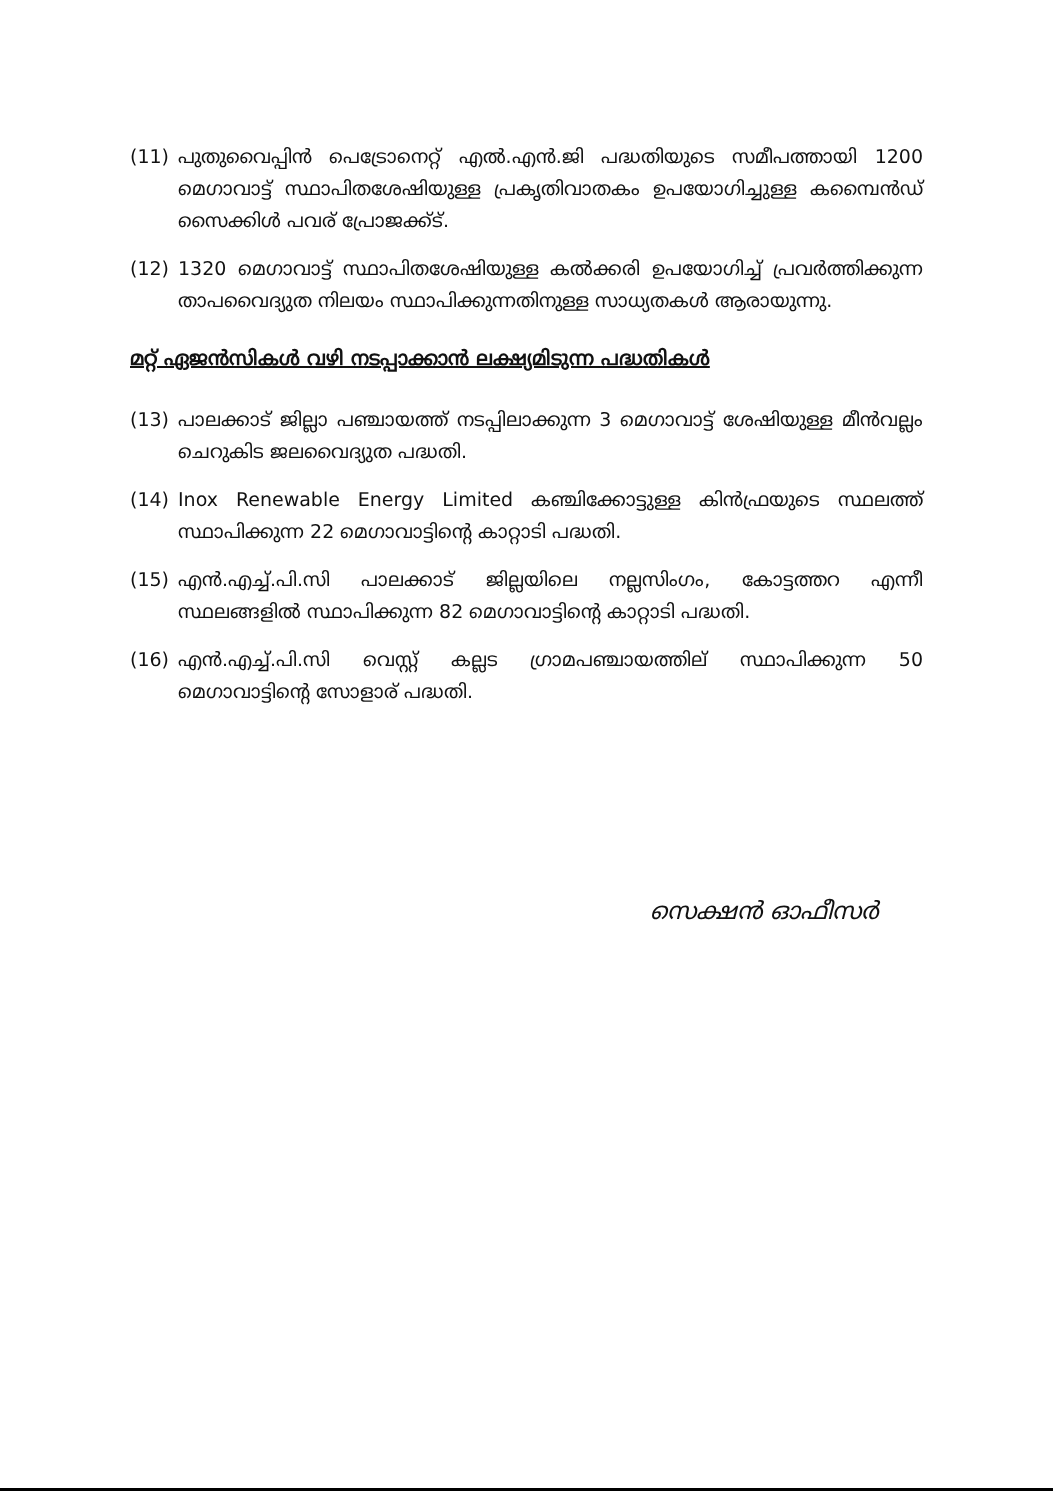(11) പുതുവൈപ്പിൻ പെട്രോനെറ്റ് എൽ.എൻ.ജി പദ്ധതിയുടെ സമീപത്തായി 1200 മെഗാവാട്ട് സ്ഥാപിതശേഷിയുള്ള പ്രകൃതിവാതകം ഉപയോഗിച്ചുള്ള കമ്പൈൻഡ് സൈക്കിൾ പവര് പ്രോജക്ക്ട്.
(12) 1320 മെഗാവാട്ട് സ്ഥാപിതശേഷിയുള്ള കൽക്കരി ഉപയോഗിച്ച് പ്രവർത്തിക്കുന്ന താപവൈദ്യുത നിലയം സ്ഥാപിക്കുന്നതിനുള്ള സാധ്യതകൾ ആരായുന്നു.
മറ്റ് ഏജൻസികൾ വഴി നടപ്പാക്കാൻ ലക്ഷ്യമിടുന്ന പദ്ധതികൾ
(13) പാലക്കാട് ജില്ലാ പഞ്ചായത്ത് നടപ്പിലാക്കുന്ന 3 മെഗാവാട്ട് ശേഷിയുള്ള മീൻവല്ലം ചെറുകിട ജലവൈദ്യുത പദ്ധതി.
(14) Inox Renewable Energy Limited കഞ്ചിക്കോട്ടുള്ള കിൻഫ്രയുടെ സ്ഥലത്ത് സ്ഥാപിക്കുന്ന 22 മെഗാവാട്ടിന്റെ കാറ്റാടി പദ്ധതി.
(15) എൻ.എച്ച്.പി.സി പാലക്കാട് ജില്ലയിലെ നല്ലസിംഗം, കോട്ടത്തറ എന്നീ സ്ഥലങ്ങളിൽ സ്ഥാപിക്കുന്ന 82 മെഗാവാട്ടിന്റെ കാറ്റാടി പദ്ധതി.
(16) എൻ.എച്ച്.പി.സി വെസ്റ്റ് കല്ലട ഗ്രാമപഞ്ചായത്തില് സ്ഥാപിക്കുന്ന 50 മെഗാവാട്ടിന്റെ സോളാര് പദ്ധതി.
സെക്ഷൻ ഓഫീസർ